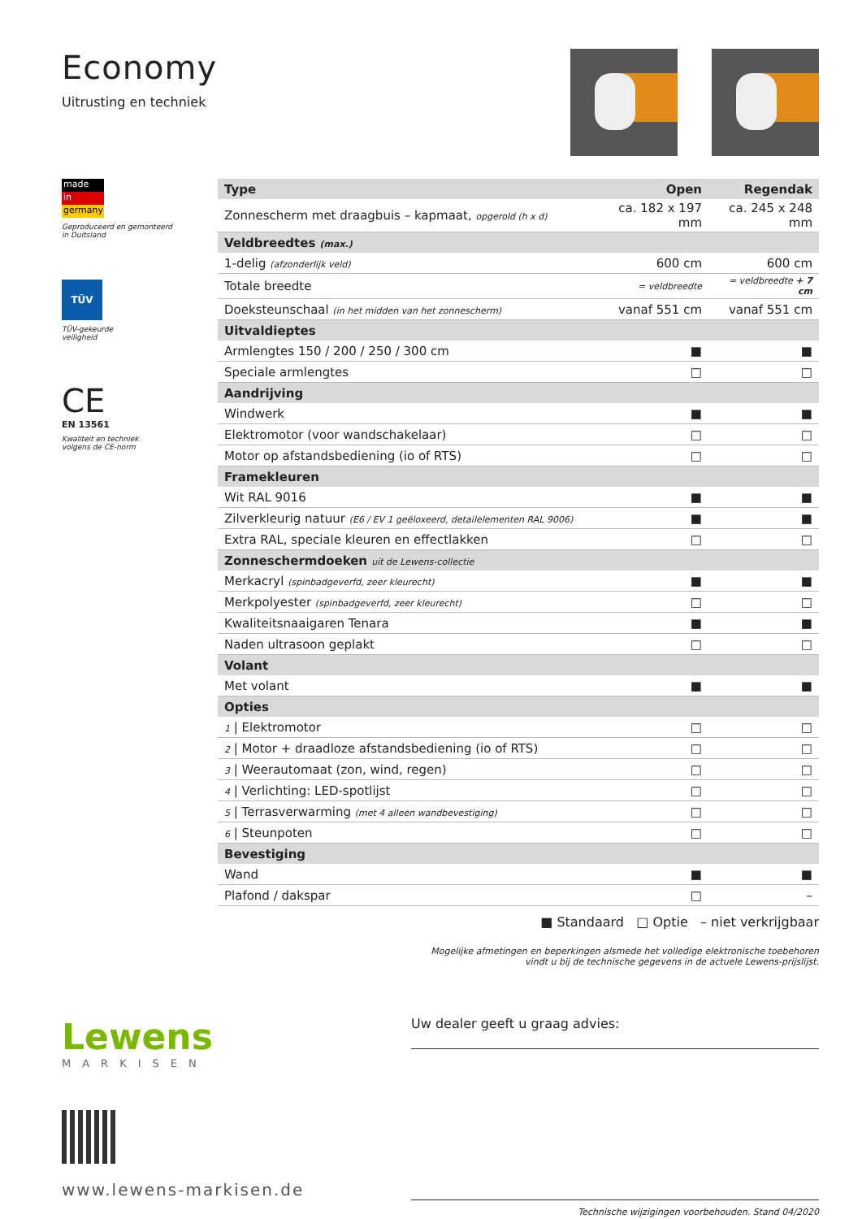Economy
Uitrusting en techniek
made
in
germany
Geproduceerd en gemonteerd
in Duitsland
TÜV
TÜV-gekeurde
veiligheid
CE
EN 13561
Kwaliteit en techniek
volgens de CE-norm
| Type | Open | Regendak |
| Zonnescherm met draagbuis – kapmaat, opgerold (h x d) | ca. 182 x 197 mm | ca. 245 x 248 mm |
| Veldbreedtes (max.) | | |
| 1-delig (afzonderlijk veld) | 600 cm | 600 cm |
| Totale breedte | = veldbreedte | = veldbreedte + 7 cm |
| Doeksteunschaal (in het midden van het zonnescherm) | vanaf 551 cm | vanaf 551 cm |
| Uitvaldieptes | | |
| Armlengtes 150 / 200 / 250 / 300 cm | ■ | ■ |
| Speciale armlengtes | □ | □ |
| Aandrijving | | |
| Windwerk | ■ | ■ |
| Elektromotor (voor wandschakelaar) | □ | □ |
| Motor op afstandsbediening (io of RTS) | □ | □ |
| Framekleuren | | |
| Wit RAL 9016 | ■ | ■ |
| Zilverkleurig natuur (E6 / EV 1 geëloxeerd, detailelementen RAL 9006) | ■ | ■ |
| Extra RAL, speciale kleuren en effectlakken | □ | □ |
| Zonneschermdoeken uit de Lewens-collectie | | |
| Merkacryl (spinbadgeverfd, zeer kleurecht) | ■ | ■ |
| Merkpolyester (spinbadgeverfd, zeer kleurecht) | □ | □ |
| Kwaliteitsnaaigaren Tenara | ■ | ■ |
| Naden ultrasoon geplakt | □ | □ |
| Volant | | |
| Met volant | ■ | ■ |
| Opties | | |
| 1 / Elektromotor | □ | □ |
| 2 / Motor + draadloze afstandsbediening (io of RTS) | □ | □ |
| 3 / Weerautomaat (zon, wind, regen) | □ | □ |
| 4 / Verlichting: LED-spotlijst | □ | □ |
| 5 / Terrasverwarming (met 4 alleen wandbevestiging) | □ | □ |
| 6 / Steunpoten | □ | □ |
| Bevestiging | | |
| Wand | ■ | ■ |
| Plafond / dakspar | □ | – |
■ Standaard □ Optie – niet verkrijgbaar
Mogelijke afmetingen en beperkingen alsmede het volledige elektronische toebehoren
vindt u bij de technische gegevens in de actuele Lewens-prijslijst.
Lewens
MARKISEN
www.lewens-markisen.de
Uw dealer geeft u graag advies:
Technische wijzigingen voorbehouden. Stand 04/2020